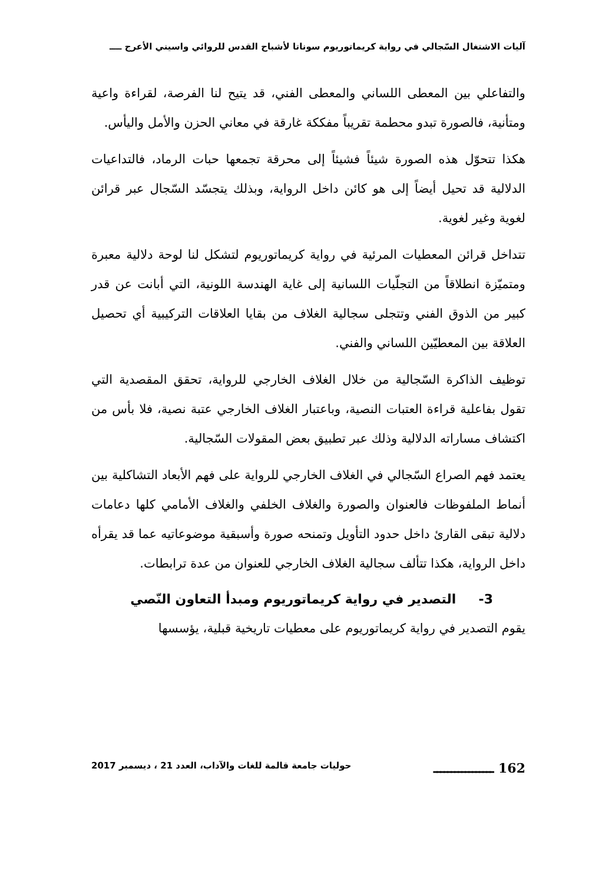آليات الاشتغال السّجالي في رواية كريماتوريوم سوناتا لأشباح القدس للروائي واسيني الأعرج ــــ
والتفاعلي بين المعطى اللساني والمعطى الفني، قد يتيح لنا الفرصة، لقراءة واعية ومتأنية، فالصورة تبدو محطمة تقريباً مفككة غارقة في معاني الحزن والأمل واليأس.
هكذا تتحوّل هذه الصورة شيئاً فشيئاً إلى محرقة تجمعها حبات الرماد، فالتداعيات الدلالية قد تحيل أيضاً إلى هو كائن داخل الرواية، وبذلك يتجسّد السّجال عبر قرائن لغوية وغير لغوية.
تتداخل قرائن المعطيات المرئية في رواية كريماتوريوم لتشكل لنا لوحة دلالية معبرة ومتميّزة انطلاقاً من التجلّيات اللسانية إلى غاية الهندسة اللونية، التي أبانت عن قدر كبير من الذوق الفني وتتجلى سجالية الغلاف من بقايا العلاقات التركيبية أي تحصيل العلاقة بين المعطيّين اللساني والفني.
توظيف الذاكرة السّجالية من خلال الغلاف الخارجي للرواية، تحقق المقصدية التي تقول بفاعلية قراءة العتبات النصية، وباعتبار الغلاف الخارجي عتبة نصية، فلا بأس من اكتشاف مساراته الدلالية وذلك عبر تطبيق بعض المقولات السّجالية.
يعتمد فهم الصراع السّجالي في الغلاف الخارجي للرواية على فهم الأبعاد التشاكلية بين أنماط الملفوظات فالعنوان والصورة والغلاف الخلفي والغلاف الأمامي كلها دعامات دلالية تبقى القارئ داخل حدود التأويل وتمنحه صورة وأسبقية موضوعاتيه عما قد يقرأه داخل الرواية، هكذا تتألف سجالية الغلاف الخارجي للعنوان من عدة ترابطات.
3- التصدير في رواية كريماتوريوم ومبدأ التعاون النّصي
يقوم التصدير في رواية كريماتوريوم على معطيات تاريخية قبلية، يؤسسها
162 ـــــــــــــــــ حوليات جامعة قالمة للغات والآداب، العدد 21 ، ديسمبر 2017